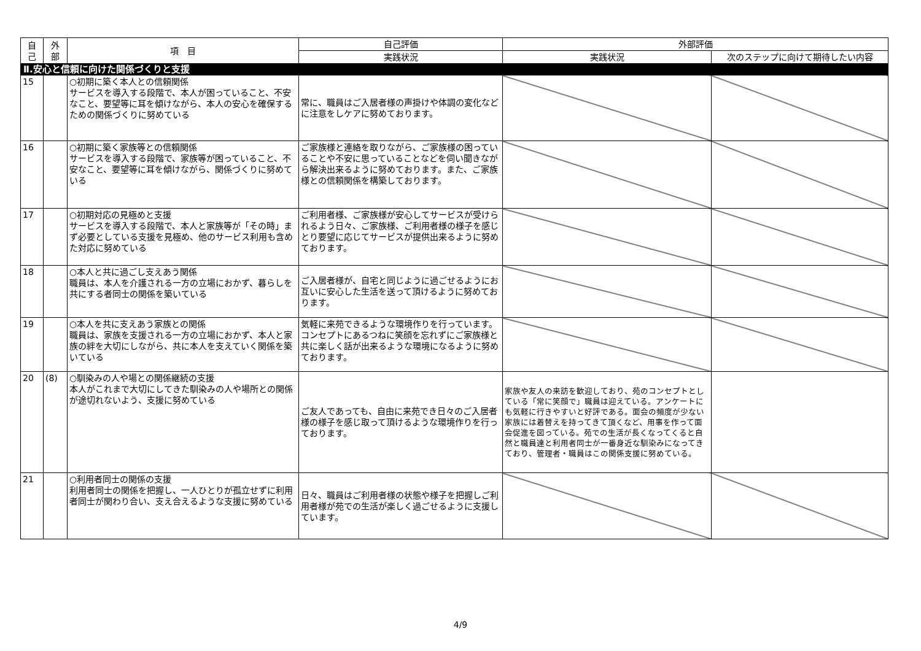| 自 己 | 外 部 | 項 目 | 自己評価 | 外部評価 | |
| --- | --- | --- | --- | --- | --- |
| | | | 実践状況 | 実践状況 | 次のステップに向けて期待したい内容 |
| Ⅱ.安心と信頼に向けた関係づくりと支援 | | | | | |
| 15 | | ○初期に築く本人との信頼関係 サービスを導入する段階で、本人が困っていること、不安なこと、要望等に耳を傾けながら、本人の安心を確保するための関係づくりに努めている | 常に、職員はご入居者様の声掛けや体調の変化などに注意をしケアに努めております。 | | |
| 16 | | ○初期に築く家族等との信頼関係 サービスを導入する段階で、家族等が困っていること、不安なこと、要望等に耳を傾けながら、関係づくりに努めている | ご家族様と連絡を取りながら、ご家族様の困っていることや不安に思っていることなどを伺い聞きながら解決出来るように努めております。また、ご家族様との信頼関係を構築しております。 | | |
| 17 | | ○初期対応の見極めと支援 サービスを導入する段階で、本人と家族等が「その時」まず必要としている支援を見極め、他のサービス利用も含めた対応に努めている | ご利用者様、ご家族様が安心してサービスが受けられるよう日々、ご家族様、ご利用者様の様子を感じとり要望に応じてサービスが提供出来るように努めております。 | | |
| 18 | | ○本人と共に過ごし支えあう関係 職員は、本人を介護される一方の立場におかず、暮らしを共にする者同士の関係を築いている | ご入居者様が、自宅と同じように過ごせるようにお互いに安心した生活を送って頂けるように努めております。 | | |
| 19 | | ○本人を共に支えあう家族との関係 職員は、家族を支援される一方の立場におかず、本人と家族の絆を大切にしながら、共に本人を支えていく関係を築いている | 気軽に来苑できるような環境作りを行っています。コンセプトにあるつねに笑顔を忘れずにご家族様と共に楽しく話が出来るような環境になるように努めております。 | | |
| 20 | (8) | ○馴染みの人や場との関係継続の支援 本人がこれまで大切にしてきた馴染みの人や場所との関係が途切れないよう、支援に努めている | ご友人であっても、自由に来苑でき日々のご入居者様の様子を感じ取って頂けるような環境作りを行っております。 | 家族や友人の来訪を歓迎しており、苑のコンセプトとしている「常に笑顔で」職員は迎えている。アンケートにも気軽に行きやすいと好評である。面会の頻度が少ない家族には着替えを持ってきて頂くなど、用事を作って面会促進を図っている。苑での生活が長くなってくると自然と職員達と利用者同士が一番身近な馴染みになってきており、管理者・職員はこの関係支援に努めている。 | |
| 21 | | ○利用者同士の関係の支援 利用者同士の関係を把握し、一人ひとりが孤立せずに利用者同士が関わり合い、支え合えるような支援に努めている | 日々、職員はご利用者様の状態や様子を把握しご利用者様が苑での生活が楽しく過ごせるように支援しています。 | | |
4/9